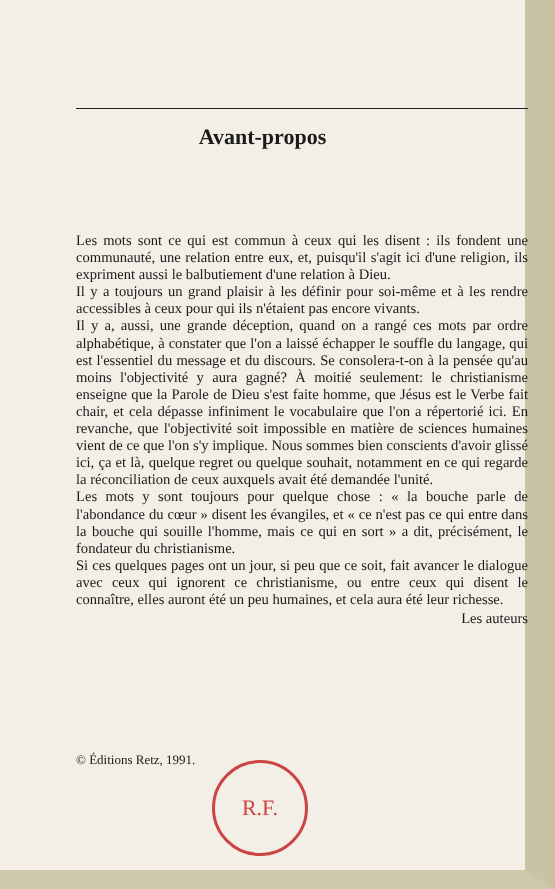Avant-propos
Les mots sont ce qui est commun à ceux qui les disent : ils fondent une communauté, une relation entre eux, et, puisqu'il s'agit ici d'une religion, ils expriment aussi le balbutiement d'une relation à Dieu.
Il y a toujours un grand plaisir à les définir pour soi-même et à les rendre accessibles à ceux pour qui ils n'étaient pas encore vivants.
Il y a, aussi, une grande déception, quand on a rangé ces mots par ordre alphabétique, à constater que l'on a laissé échapper le souffle du langage, qui est l'essentiel du message et du discours. Se consolera-t-on à la pensée qu'au moins l'objectivité y aura gagné? À moitié seulement: le christianisme enseigne que la Parole de Dieu s'est faite homme, que Jésus est le Verbe fait chair, et cela dépasse infiniment le vocabulaire que l'on a répertorié ici. En revanche, que l'objectivité soit impossible en matière de sciences humaines vient de ce que l'on s'y implique. Nous sommes bien conscients d'avoir glissé ici, ça et là, quelque regret ou quelque souhait, notamment en ce qui regarde la réconciliation de ceux auxquels avait été demandée l'unité.
Les mots y sont toujours pour quelque chose : « la bouche parle de l'abondance du cœur » disent les évangiles, et « ce n'est pas ce qui entre dans la bouche qui souille l'homme, mais ce qui en sort » a dit, précisément, le fondateur du christianisme.
Si ces quelques pages ont un jour, si peu que ce soit, fait avancer le dialogue avec ceux qui ignorent ce christianisme, ou entre ceux qui disent le connaître, elles auront été un peu humaines, et cela aura été leur richesse.
Les auteurs
© Éditions Retz, 1991.
R.F.